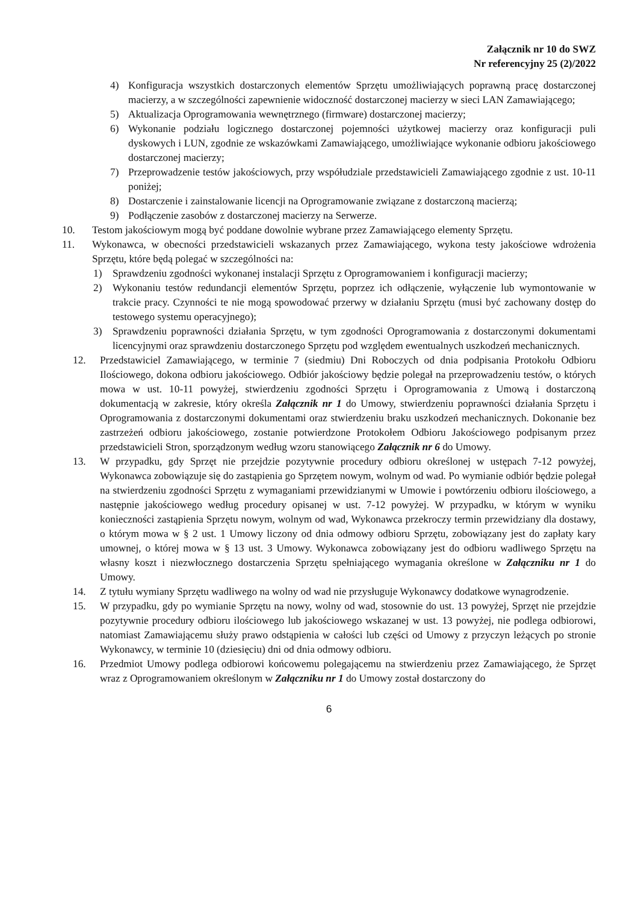Załącznik nr 10 do SWZ
Nr referencyjny 25 (2)/2022
4) Konfiguracja wszystkich dostarczonych elementów Sprzętu umożliwiających poprawną pracę dostarczonej macierzy, a w szczególności zapewnienie widoczność dostarczonej macierzy w sieci LAN Zamawiającego;
5) Aktualizacja Oprogramowania wewnętrznego (firmware) dostarczonej macierzy;
6) Wykonanie podziału logicznego dostarczonej pojemności użytkowej macierzy oraz konfiguracji puli dyskowych i LUN, zgodnie ze wskazówkami Zamawiającego, umożliwiające wykonanie odbioru jakościowego dostarczonej macierzy;
7) Przeprowadzenie testów jakościowych, przy współudziale przedstawicieli Zamawiającego zgodnie z ust. 10-11 poniżej;
8) Dostarczenie i zainstalowanie licencji na Oprogramowanie związane z dostarczoną macierzą;
9) Podłączenie zasobów z dostarczonej macierzy na Serwerze.
10. Testom jakościowym mogą być poddane dowolnie wybrane przez Zamawiającego elementy Sprzętu.
11. Wykonawca, w obecności przedstawicieli wskazanych przez Zamawiającego, wykona testy jakościowe wdrożenia Sprzętu, które będą polegać w szczególności na:
1) Sprawdzeniu zgodności wykonanej instalacji Sprzętu z Oprogramowaniem i konfiguracji macierzy;
2) Wykonaniu testów redundancji elementów Sprzętu, poprzez ich odłączenie, wyłączenie lub wymontowanie w trakcie pracy. Czynności te nie mogą spowodować przerwy w działaniu Sprzętu (musi być zachowany dostęp do testowego systemu operacyjnego);
3) Sprawdzeniu poprawności działania Sprzętu, w tym zgodności Oprogramowania z dostarczonymi dokumentami licencyjnymi oraz sprawdzeniu dostarczonego Sprzętu pod względem ewentualnych uszkodzeń mechanicznych.
12. Przedstawiciel Zamawiającego, w terminie 7 (siedmiu) Dni Roboczych od dnia podpisania Protokołu Odbioru Ilościowego, dokona odbioru jakościowego. Odbiór jakościowy będzie polegał na przeprowadzeniu testów, o których mowa w ust. 10-11 powyżej, stwierdzeniu zgodności Sprzętu i Oprogramowania z Umową i dostarczoną dokumentacją w zakresie, który określa Załącznik nr 1 do Umowy, stwierdzeniu poprawności działania Sprzętu i Oprogramowania z dostarczonymi dokumentami oraz stwierdzeniu braku uszkodzeń mechanicznych. Dokonanie bez zastrzeżeń odbioru jakościowego, zostanie potwierdzone Protokołem Odbioru Jakościowego podpisanym przez przedstawicieli Stron, sporządzonym według wzoru stanowiącego Załącznik nr 6 do Umowy.
13. W przypadku, gdy Sprzęt nie przejdzie pozytywnie procedury odbioru określonej w ustępach 7-12 powyżej, Wykonawca zobowiązuje się do zastąpienia go Sprzętem nowym, wolnym od wad. Po wymianie odbiór będzie polegał na stwierdzeniu zgodności Sprzętu z wymaganiami przewidzianymi w Umowie i powtórzeniu odbioru ilościowego, a następnie jakościowego według procedury opisanej w ust. 7-12 powyżej. W przypadku, w którym w wyniku konieczności zastąpienia Sprzętu nowym, wolnym od wad, Wykonawca przekroczy termin przewidziany dla dostawy, o którym mowa w § 2 ust. 1 Umowy liczony od dnia odmowy odbioru Sprzętu, zobowiązany jest do zapłaty kary umownej, o której mowa w § 13 ust. 3 Umowy. Wykonawca zobowiązany jest do odbioru wadliwego Sprzętu na własny koszt i niezwłocznego dostarczenia Sprzętu spełniającego wymagania określone w Załączniku nr 1 do Umowy.
14. Z tytułu wymiany Sprzętu wadliwego na wolny od wad nie przysługuje Wykonawcy dodatkowe wynagrodzenie.
15. W przypadku, gdy po wymianie Sprzętu na nowy, wolny od wad, stosownie do ust. 13 powyżej, Sprzęt nie przejdzie pozytywnie procedury odbioru ilościowego lub jakościowego wskazanej w ust. 13 powyżej, nie podlega odbiorowi, natomiast Zamawiającemu służy prawo odstąpienia w całości lub części od Umowy z przyczyn leżących po stronie Wykonawcy, w terminie 10 (dziesięciu) dni od dnia odmowy odbioru.
16. Przedmiot Umowy podlega odbiorowi końcowemu polegającemu na stwierdzeniu przez Zamawiającego, że Sprzęt wraz z Oprogramowaniem określonym w Załączniku nr 1 do Umowy został dostarczony do
6